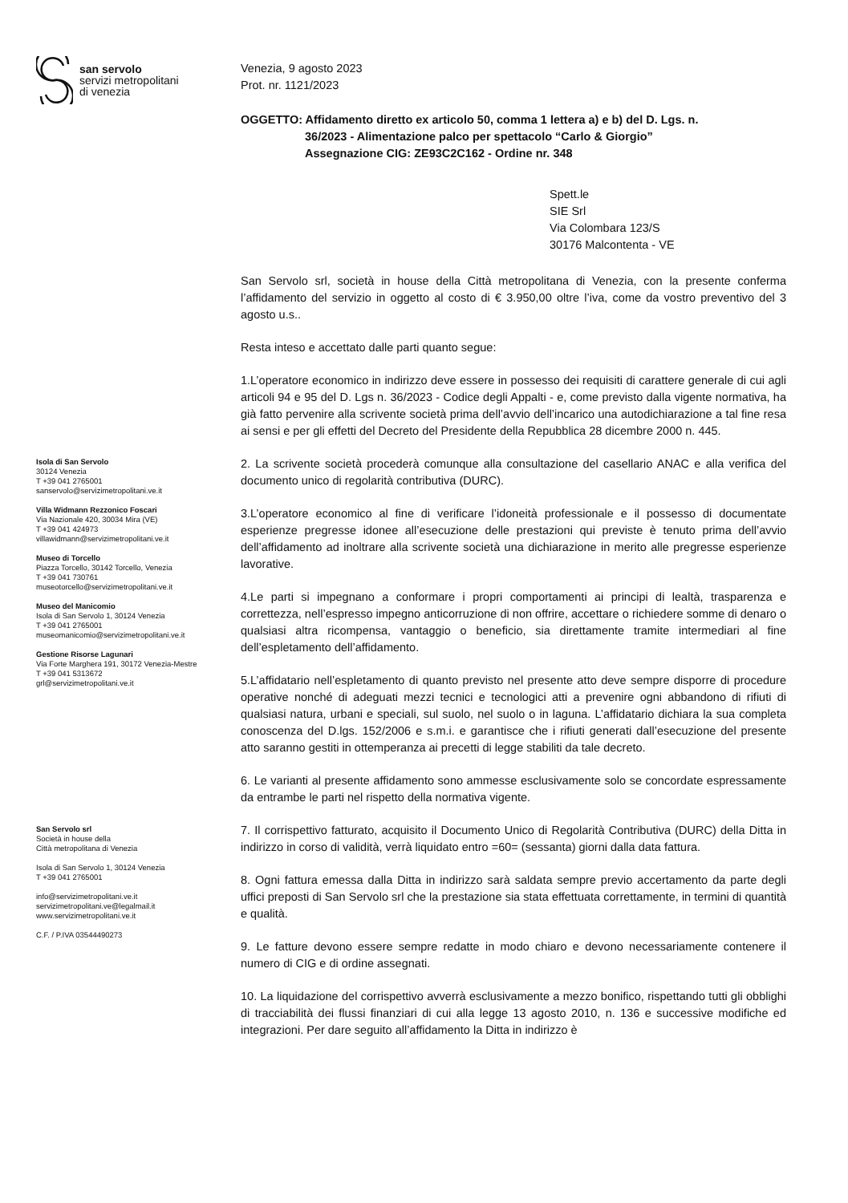san servolo
servizi metropolitani
di venezia
Isola di San Servolo
30124 Venezia
T +39 041 2765001
sanservolo@servizimetropolitani.ve.it
Villa Widmann Rezzonico Foscari
Via Nazionale 420, 30034 Mira (VE)
T +39 041 424973
villawidmann@servizimetropolitani.ve.it
Museo di Torcello
Piazza Torcello, 30142 Torcello, Venezia
T +39 041 730761
museotorcello@servizimetropolitani.ve.it
Museo del Manicomio
Isola di San Servolo 1, 30124 Venezia
T +39 041 2765001
museomanicomio@servizimetropolitani.ve.it
Gestione Risorse Lagunari
Via Forte Marghera 191, 30172 Venezia-Mestre
T +39 041 5313672
grl@servizimetropolitani.ve.it
San Servolo srl
Società in house della
Città metropolitana di Venezia
Isola di San Servolo 1, 30124 Venezia
T +39 041 2765001
info@servizimetropolitani.ve.it
servizimetropolitani.ve@legalmail.it
www.servizimetropolitani.ve.it
C.F. / P.IVA 03544490273
Venezia, 9 agosto 2023
Prot. nr. 1121/2023
OGGETTO: Affidamento diretto ex articolo 50, comma 1 lettera a) e b) del D. Lgs. n.
36/2023 - Alimentazione palco per spettacolo “Carlo & Giorgio”
Assegnazione CIG: ZE93C2C162 - Ordine nr. 348
Spett.le
SIE Srl
Via Colombara 123/S
30176 Malcontenta - VE
San Servolo srl, società in house della Città metropolitana di Venezia, con la presente conferma l’affidamento del servizio in oggetto al costo di € 3.950,00 oltre l’iva, come da vostro preventivo del 3 agosto u.s..
Resta inteso e accettato dalle parti quanto segue:
1.L’operatore economico in indirizzo deve essere in possesso dei requisiti di carattere generale di cui agli articoli 94 e 95 del D. Lgs n. 36/2023 - Codice degli Appalti - e, come previsto dalla vigente normativa, ha già fatto pervenire alla scrivente società prima dell’avvio dell’incarico una autodichiarazione a tal fine resa ai sensi e per gli effetti del Decreto del Presidente della Repubblica 28 dicembre 2000 n. 445.
2. La scrivente società procederà comunque alla consultazione del casellario ANAC e alla verifica del documento unico di regolarità contributiva (DURC).
3.L’operatore economico al fine di verificare l’idoneità professionale e il possesso di documentate esperienze pregresse idonee all’esecuzione delle prestazioni qui previste è tenuto prima dell’avvio dell’affidamento ad inoltrare alla scrivente società una dichiarazione in merito alle pregresse esperienze lavorative.
4.Le parti si impegnano a conformare i propri comportamenti ai principi di lealtà, trasparenza e correttezza, nell’espresso impegno anticorruzione di non offrire, accettare o richiedere somme di denaro o qualsiasi altra ricompensa, vantaggio o beneficio, sia direttamente tramite intermediari al fine dell’espletamento dell’affidamento.
5.L’affidatario nell’espletamento di quanto previsto nel presente atto deve sempre disporre di procedure operative nonché di adeguati mezzi tecnici e tecnologici atti a prevenire ogni abbandono di rifiuti di qualsiasi natura, urbani e speciali, sul suolo, nel suolo o in laguna. L’affidatario dichiara la sua completa conoscenza del D.lgs. 152/2006 e s.m.i. e garantisce che i rifiuti generati dall’esecuzione del presente atto saranno gestiti in ottemperanza ai precetti di legge stabiliti da tale decreto.
6. Le varianti al presente affidamento sono ammesse esclusivamente solo se concordate espressamente da entrambe le parti nel rispetto della normativa vigente.
7. Il corrispettivo fatturato, acquisito il Documento Unico di Regolarità Contributiva (DURC) della Ditta in indirizzo in corso di validità, verrà liquidato entro =60= (sessanta) giorni dalla data fattura.
8. Ogni fattura emessa dalla Ditta in indirizzo sarà saldata sempre previo accertamento da parte degli uffici preposti di San Servolo srl che la prestazione sia stata effettuata correttamente, in termini di quantità e qualità.
9. Le fatture devono essere sempre redatte in modo chiaro e devono necessariamente contenere il numero di CIG e di ordine assegnati.
10. La liquidazione del corrispettivo avverrà esclusivamente a mezzo bonifico, rispettando tutti gli obblighi di tracciabilità dei flussi finanziari di cui alla legge 13 agosto 2010, n. 136 e successive modifiche ed integrazioni. Per dare seguito all’affidamento la Ditta in indirizzo è